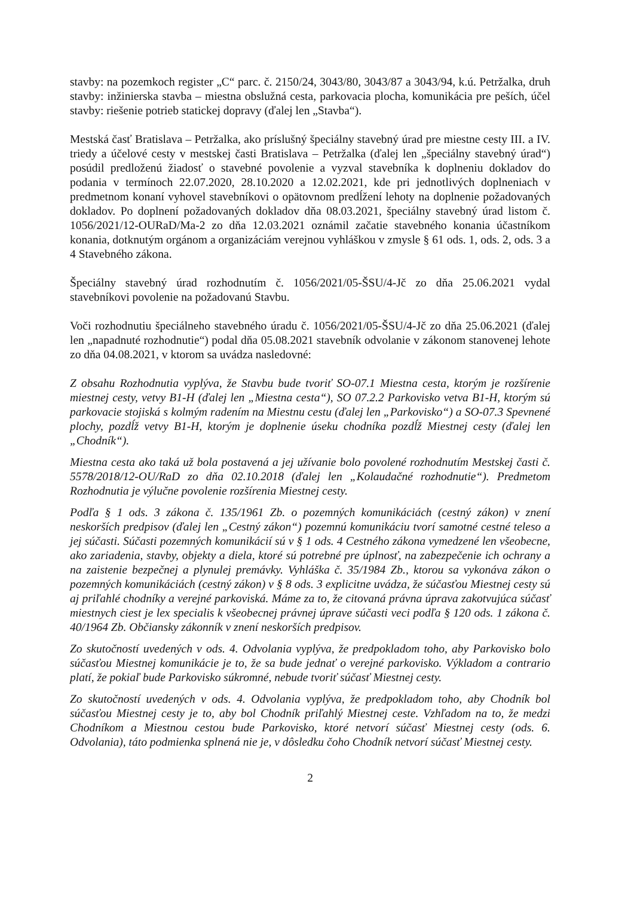stavby: na pozemkoch register „C“ parc. č. 2150/24, 3043/80, 3043/87 a 3043/94, k.ú. Petržalka, druh stavby: inžinierska stavba – miestna obslužná cesta, parkovacia plocha, komunikácia pre peších, účel stavby: riešenie potrieb statickej dopravy (ďalej len „Stavba“).
Mestská časť Bratislava – Petržalka, ako príslušný špeciálny stavebný úrad pre miestne cesty III. a IV. triedy a účelové cesty v mestskej časti Bratislava – Petržalka (ďalej len „špeciálny stavebný úrad“) posúdil predloženú žiadosť o stavebné povolenie a vyzval stavebníka k doplneniu dokladov do podania v termínoch 22.07.2020, 28.10.2020 a 12.02.2021, kde pri jednotlivých doplneniach v predmetnom konaní vyhovel stavebníkovi o opätovnom predĺžení lehoty na doplnenie požadovaných dokladov. Po doplnení požadovaných dokladov dňa 08.03.2021, špeciálny stavebný úrad listom č. 1056/2021/12-OURaD/Ma-2 zo dňa 12.03.2021 oznámil začatie stavebného konania účastníkom konania, dotknutým orgánom a organizáciám verejnou vyhláškou v zmysle § 61 ods. 1, ods. 2, ods. 3 a 4 Stavebného zákona.
Špeciálny stavebný úrad rozhodnutím č. 1056/2021/05-ŠSU/4-Jč zo dňa 25.06.2021 vydal stavebníkovi povolenie na požadovanú Stavbu.
Voči rozhodnutiu špeciálneho stavebného úradu č. 1056/2021/05-ŠSU/4-Jč zo dňa 25.06.2021 (ďalej len „napadnuté rozhodnutie“) podal dňa 05.08.2021 stavebník odvolanie v zákonom stanovenej lehote zo dňa 04.08.2021, v ktorom sa uvádza nasledovné:
Z obsahu Rozhodnutia vyplýva, že Stavbu bude tvoriť SO-07.1 Miestna cesta, ktorým je rozšírenie miestnej cesty, vetvy B1-H (ďalej len „Miestna cesta“), SO 07.2.2 Parkovisko vetva B1-H, ktorým sú parkovacie stojiská s kolmým radením na Miestnu cestu (ďalej len „Parkovisko“) a SO-07.3 Spevnené plochy, pozdĺž vetvy B1-H, ktorým je doplnenie úseku chodníka pozdĺž Miestnej cesty (ďalej len „Chodník“).
Miestna cesta ako taká už bola postavená a jej užívanie bolo povolené rozhodnutím Mestskej časti č. 5578/2018/12-OU/RaD zo dňa 02.10.2018 (ďalej len „Kolaudačné rozhodnutie“). Predmetom Rozhodnutia je výlučne povolenie rozšírenia Miestnej cesty.
Podľa § 1 ods. 3 zákona č. 135/1961 Zb. o pozemných komunikáciách (cestný zákon) v znení neskorších predpisov (ďalej len „Cestný zákon“) pozemnú komunikáciu tvorí samotné cestné teleso a jej súčasti. Súčasti pozemných komunikácií sú v § 1 ods. 4 Cestného zákona vymedzené len všeobecne, ako zariadenia, stavby, objekty a diela, ktoré sú potrebné pre úplnosť, na zabezpečenie ich ochrany a na zaistenie bezpečnej a plynulej premávky. Vyhláška č. 35/1984 Zb., ktorou sa vykonáva zákon o pozemných komunikáciách (cestný zákon) v § 8 ods. 3 explicitne uvádza, že súčasťou Miestnej cesty sú aj priľahlé chodníky a verejné parkoviská. Máme za to, že citovaná právna úprava zakotvujúca súčasť miestnych ciest je lex specialis k všeobecnej právnej úprave súčasti veci podľa § 120 ods. 1 zákona č. 40/1964 Zb. Občiansky zákonník v znení neskorších predpisov.
Zo skutočností uvedených v ods. 4. Odvolania vyplýva, že predpokladom toho, aby Parkovisko bolo súčasťou Miestnej komunikácie je to, že sa bude jednať o verejné parkovisko. Výkladom a contrario platí, že pokiaľ bude Parkovisko súkromné, nebude tvoriť súčasť Miestnej cesty.
Zo skutočností uvedených v ods. 4. Odvolania vyplýva, že predpokladom toho, aby Chodník bol súčasťou Miestnej cesty je to, aby bol Chodník priľahlý Miestnej ceste. Vzhľadom na to, že medzi Chodníkom a Miestnou cestou bude Parkovisko, ktoré netvorí súčasť Miestnej cesty (ods. 6. Odvolania), táto podmienka splnená nie je, v dôsledku čoho Chodník netvorí súčasť Miestnej cesty.
2